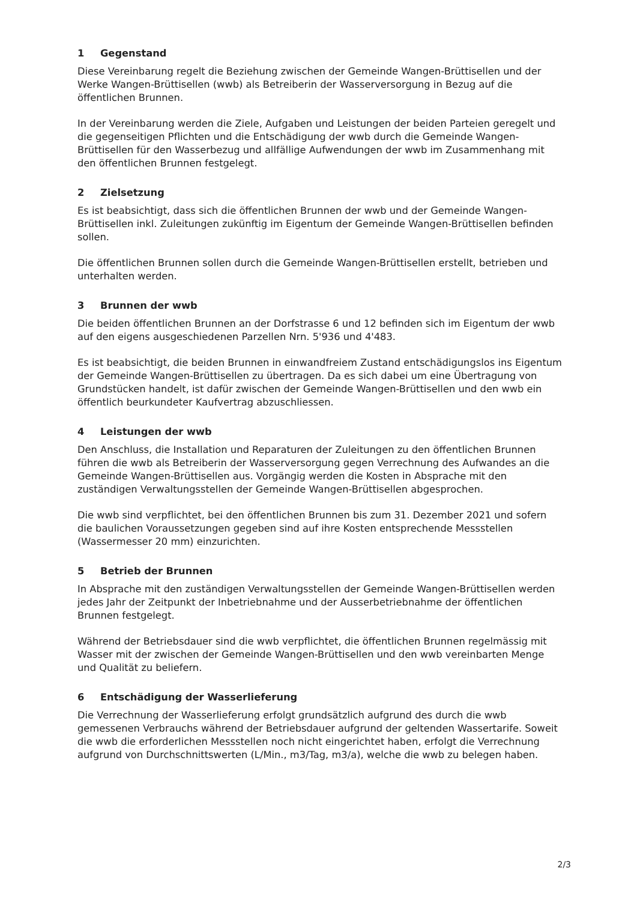1 Gegenstand
Diese Vereinbarung regelt die Beziehung zwischen der Gemeinde Wangen-Brüttisellen und der Werke Wangen-Brüttisellen (wwb) als Betreiberin der Wasserversorgung in Bezug auf die öffentlichen Brunnen.
In der Vereinbarung werden die Ziele, Aufgaben und Leistungen der beiden Parteien geregelt und die gegenseitigen Pflichten und die Entschädigung der wwb durch die Gemeinde Wangen-Brüttisellen für den Wasserbezug und allfällige Aufwendungen der wwb im Zusammenhang mit den öffentlichen Brunnen festgelegt.
2 Zielsetzung
Es ist beabsichtigt, dass sich die öffentlichen Brunnen der wwb und der Gemeinde Wangen-Brüttisellen inkl. Zuleitungen zukünftig im Eigentum der Gemeinde Wangen-Brüttisellen befinden sollen.
Die öffentlichen Brunnen sollen durch die Gemeinde Wangen-Brüttisellen erstellt, betrieben und unterhalten werden.
3 Brunnen der wwb
Die beiden öffentlichen Brunnen an der Dorfstrasse 6 und 12 befinden sich im Eigentum der wwb auf den eigens ausgeschiedenen Parzellen Nrn. 5'936 und 4'483.
Es ist beabsichtigt, die beiden Brunnen in einwandfreiem Zustand entschädigungslos ins Eigentum der Gemeinde Wangen-Brüttisellen zu übertragen. Da es sich dabei um eine Übertragung von Grundstücken handelt, ist dafür zwischen der Gemeinde Wangen-Brüttisellen und den wwb ein öffentlich beurkundeter Kaufvertrag abzuschliessen.
4 Leistungen der wwb
Den Anschluss, die Installation und Reparaturen der Zuleitungen zu den öffentlichen Brunnen führen die wwb als Betreiberin der Wasserversorgung gegen Verrechnung des Aufwandes an die Gemeinde Wangen-Brüttisellen aus. Vorgängig werden die Kosten in Absprache mit den zuständigen Verwaltungsstellen der Gemeinde Wangen-Brüttisellen abgesprochen.
Die wwb sind verpflichtet, bei den öffentlichen Brunnen bis zum 31. Dezember 2021 und sofern die baulichen Voraussetzungen gegeben sind auf ihre Kosten entsprechende Messstellen (Wassermesser 20 mm) einzurichten.
5 Betrieb der Brunnen
In Absprache mit den zuständigen Verwaltungsstellen der Gemeinde Wangen-Brüttisellen werden jedes Jahr der Zeitpunkt der Inbetriebnahme und der Ausserbetriebnahme der öffentlichen Brunnen festgelegt.
Während der Betriebsdauer sind die wwb verpflichtet, die öffentlichen Brunnen regelmässig mit Wasser mit der zwischen der Gemeinde Wangen-Brüttisellen und den wwb vereinbarten Menge und Qualität zu beliefern.
6 Entschädigung der Wasserlieferung
Die Verrechnung der Wasserlieferung erfolgt grundsätzlich aufgrund des durch die wwb gemessenen Verbrauchs während der Betriebsdauer aufgrund der geltenden Wassertarife. Soweit die wwb die erforderlichen Messstellen noch nicht eingerichtet haben, erfolgt die Verrechnung aufgrund von Durchschnittswerten (L/Min., m3/Tag, m3/a), welche die wwb zu belegen haben.
2/3